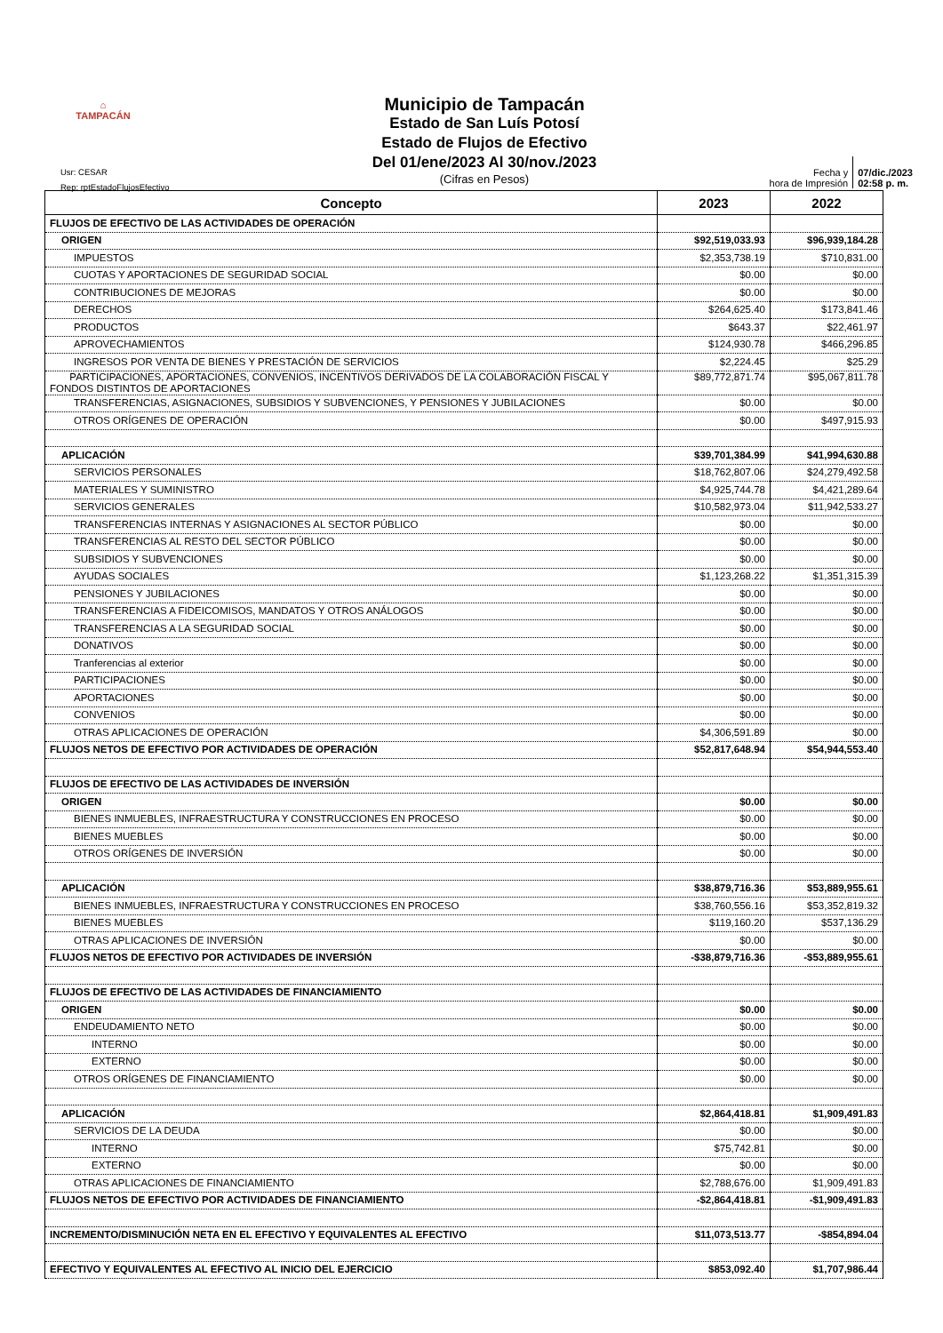⌂
TAMPACÁN
Municipio de Tampacán
Estado de San Luís Potosí
Estado de Flujos de Efectivo
Del 01/ene/2023 Al 30/nov./2023
(Cifras en Pesos)
Usr: CESAR
Rep: rptEstadoFlujosEfectivo
Fecha y
hora de Impresión
07/dic./2023
02:58 p. m.
| Concepto | 2023 | 2022 |
| --- | --- | --- |
| FLUJOS DE EFECTIVO DE LAS ACTIVIDADES DE OPERACIÓN | | |
| ORIGEN | $92,519,033.93 | $96,939,184.28 |
| IMPUESTOS | $2,353,738.19 | $710,831.00 |
| CUOTAS Y APORTACIONES DE SEGURIDAD SOCIAL | $0.00 | $0.00 |
| CONTRIBUCIONES DE MEJORAS | $0.00 | $0.00 |
| DERECHOS | $264,625.40 | $173,841.46 |
| PRODUCTOS | $643.37 | $22,461.97 |
| APROVECHAMIENTOS | $124,930.78 | $466,296.85 |
| INGRESOS POR VENTA DE BIENES Y PRESTACIÓN DE SERVICIOS | $2,224.45 | $25.29 |
| PARTICIPACIONES, APORTACIONES, CONVENIOS, INCENTIVOS DERIVADOS DE LA COLABORACIÓN FISCAL Y FONDOS DISTINTOS DE APORTACIONES | $89,772,871.74 | $95,067,811.78 |
| TRANSFERENCIAS, ASIGNACIONES, SUBSIDIOS Y SUBVENCIONES, Y PENSIONES Y JUBILACIONES | $0.00 | $0.00 |
| OTROS ORÍGENES DE OPERACIÓN | $0.00 | $497,915.93 |
| APLICACIÓN | $39,701,384.99 | $41,994,630.88 |
| SERVICIOS PERSONALES | $18,762,807.06 | $24,279,492.58 |
| MATERIALES Y SUMINISTRO | $4,925,744.78 | $4,421,289.64 |
| SERVICIOS GENERALES | $10,582,973.04 | $11,942,533.27 |
| TRANSFERENCIAS INTERNAS Y ASIGNACIONES AL SECTOR PÚBLICO | $0.00 | $0.00 |
| TRANSFERENCIAS AL RESTO DEL SECTOR PÚBLICO | $0.00 | $0.00 |
| SUBSIDIOS Y SUBVENCIONES | $0.00 | $0.00 |
| AYUDAS SOCIALES | $1,123,268.22 | $1,351,315.39 |
| PENSIONES Y JUBILACIONES | $0.00 | $0.00 |
| TRANSFERENCIAS A FIDEICOMISOS, MANDATOS Y OTROS ANÁLOGOS | $0.00 | $0.00 |
| TRANSFERENCIAS A LA SEGURIDAD SOCIAL | $0.00 | $0.00 |
| DONATIVOS | $0.00 | $0.00 |
| Tranferencias al exterior | $0.00 | $0.00 |
| PARTICIPACIONES | $0.00 | $0.00 |
| APORTACIONES | $0.00 | $0.00 |
| CONVENIOS | $0.00 | $0.00 |
| OTRAS APLICACIONES DE OPERACIÓN | $4,306,591.89 | $0.00 |
| FLUJOS NETOS DE EFECTIVO POR ACTIVIDADES DE OPERACIÓN | $52,817,648.94 | $54,944,553.40 |
| FLUJOS DE EFECTIVO DE LAS ACTIVIDADES DE INVERSIÓN | | |
| ORIGEN | $0.00 | $0.00 |
| BIENES INMUEBLES, INFRAESTRUCTURA Y CONSTRUCCIONES EN PROCESO | $0.00 | $0.00 |
| BIENES MUEBLES | $0.00 | $0.00 |
| OTROS ORÍGENES DE INVERSIÓN | $0.00 | $0.00 |
| APLICACIÓN | $38,879,716.36 | $53,889,955.61 |
| BIENES INMUEBLES, INFRAESTRUCTURA Y CONSTRUCCIONES EN PROCESO | $38,760,556.16 | $53,352,819.32 |
| BIENES MUEBLES | $119,160.20 | $537,136.29 |
| OTRAS APLICACIONES DE INVERSIÓN | $0.00 | $0.00 |
| FLUJOS NETOS DE EFECTIVO POR ACTIVIDADES DE INVERSIÓN | -$38,879,716.36 | -$53,889,955.61 |
| FLUJOS DE EFECTIVO DE LAS ACTIVIDADES DE FINANCIAMIENTO | | |
| ORIGEN | $0.00 | $0.00 |
| ENDEUDAMIENTO NETO | $0.00 | $0.00 |
| INTERNO | $0.00 | $0.00 |
| EXTERNO | $0.00 | $0.00 |
| OTROS ORÍGENES DE FINANCIAMIENTO | $0.00 | $0.00 |
| APLICACIÓN | $2,864,418.81 | $1,909,491.83 |
| SERVICIOS DE LA DEUDA | $0.00 | $0.00 |
| INTERNO | $75,742.81 | $0.00 |
| EXTERNO | $0.00 | $0.00 |
| OTRAS APLICACIONES DE FINANCIAMIENTO | $2,788,676.00 | $1,909,491.83 |
| FLUJOS NETOS DE EFECTIVO POR ACTIVIDADES DE FINANCIAMIENTO | -$2,864,418.81 | -$1,909,491.83 |
| INCREMENTO/DISMINUCIÓN NETA EN EL EFECTIVO Y EQUIVALENTES AL EFECTIVO | $11,073,513.77 | -$854,894.04 |
| EFECTIVO Y EQUIVALENTES AL EFECTIVO AL INICIO DEL EJERCICIO | $853,092.40 | $1,707,986.44 |